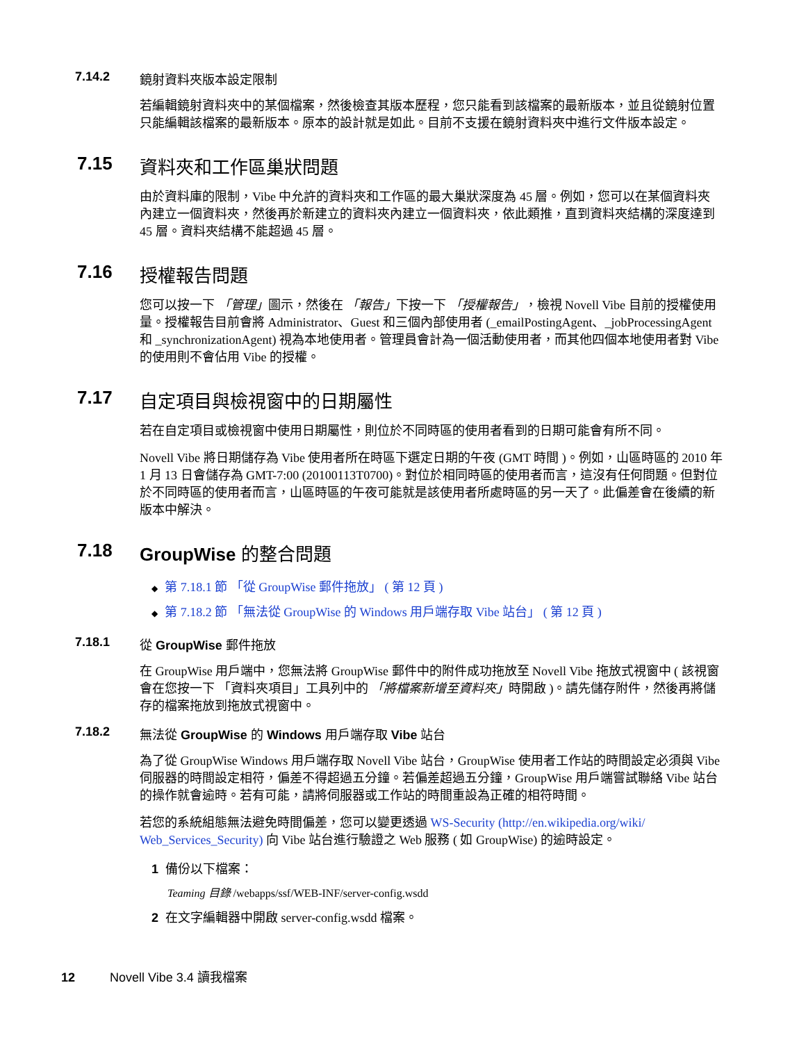7.14.2 鏡射資料夾版本設定限制
若編輯鏡射資料夾中的某個檔案，然後檢查其版本歷程，您只能看到該檔案的最新版本，並且從鏡射位置只能編輯該檔案的最新版本。原本的設計就是如此。目前不支援在鏡射資料夾中進行文件版本設定。
7.15 資料夾和工作區巢狀問題
由於資料庫的限制，Vibe 中允許的資料夾和工作區的最大巢狀深度為 45 層。例如，您可以在某個資料夾內建立一個資料夾，然後再於新建立的資料夾內建立一個資料夾，依此類推，直到資料夾結構的深度達到 45 層。資料夾結構不能超過 45 層。
7.16 授權報告問題
您可以按一下 「管理」圖示，然後在 「報告」下按一下 「授權報告」，檢視 Novell Vibe 目前的授權使用量。授權報告目前會將 Administrator、Guest 和三個內部使用者 (_emailPostingAgent、_jobProcessingAgent 和 _synchronizationAgent) 視為本地使用者。管理員會計為一個活動使用者，而其他四個本地使用者對 Vibe 的使用則不會佔用 Vibe 的授權。
7.17 自定項目與檢視窗中的日期屬性
若在自定項目或檢視窗中使用日期屬性，則位於不同時區的使用者看到的日期可能會有所不同。
Novell Vibe 將日期儲存為 Vibe 使用者所在時區下選定日期的午夜 (GMT 時間 )。例如，山區時區的 2010 年 1 月 13 日會儲存為 GMT-7:00 (20100113T0700)。對位於相同時區的使用者而言，這沒有任何問題。但對位於不同時區的使用者而言，山區時區的午夜可能就是該使用者所處時區的另一天了。此偏差會在後續的新版本中解決。
7.18 GroupWise 的整合問題
◆ 第 7.18.1 節 「從 GroupWise 郵件拖放」 ( 第 12 頁 )
◆ 第 7.18.2 節 「無法從 GroupWise 的 Windows 用戶端存取 Vibe 站台」 ( 第 12 頁 )
7.18.1 從 GroupWise 郵件拖放
在 GroupWise 用戶端中，您無法將 GroupWise 郵件中的附件成功拖放至 Novell Vibe 拖放式視窗中 ( 該視窗會在您按一下 「資料夾項目」工具列中的 「將檔案新增至資料夾」時開啟 )。請先儲存附件，然後再將儲存的檔案拖放到拖放式視窗中。
7.18.2 無法從 GroupWise 的 Windows 用戶端存取 Vibe 站台
為了從 GroupWise Windows 用戶端存取 Novell Vibe 站台，GroupWise 使用者工作站的時間設定必須與 Vibe 伺服器的時間設定相符，偏差不得超過五分鐘。若偏差超過五分鐘，GroupWise 用戶端嘗試聯絡 Vibe 站台的操作就會逾時。若有可能，請將伺服器或工作站的時間重設為正確的相符時間。
若您的系統組態無法避免時間偏差，您可以變更透過 WS-Security (http://en.wikipedia.org/wiki/ Web_Services_Security) 向 Vibe 站台進行驗證之 Web 服務 ( 如 GroupWise) 的逾時設定。
1 備份以下檔案：
Teaming 目錄 /webapps/ssf/WEB-INF/server-config.wsdd
2 在文字編輯器中開啟 server-config.wsdd 檔案。
12 Novell Vibe 3.4 讀我檔案